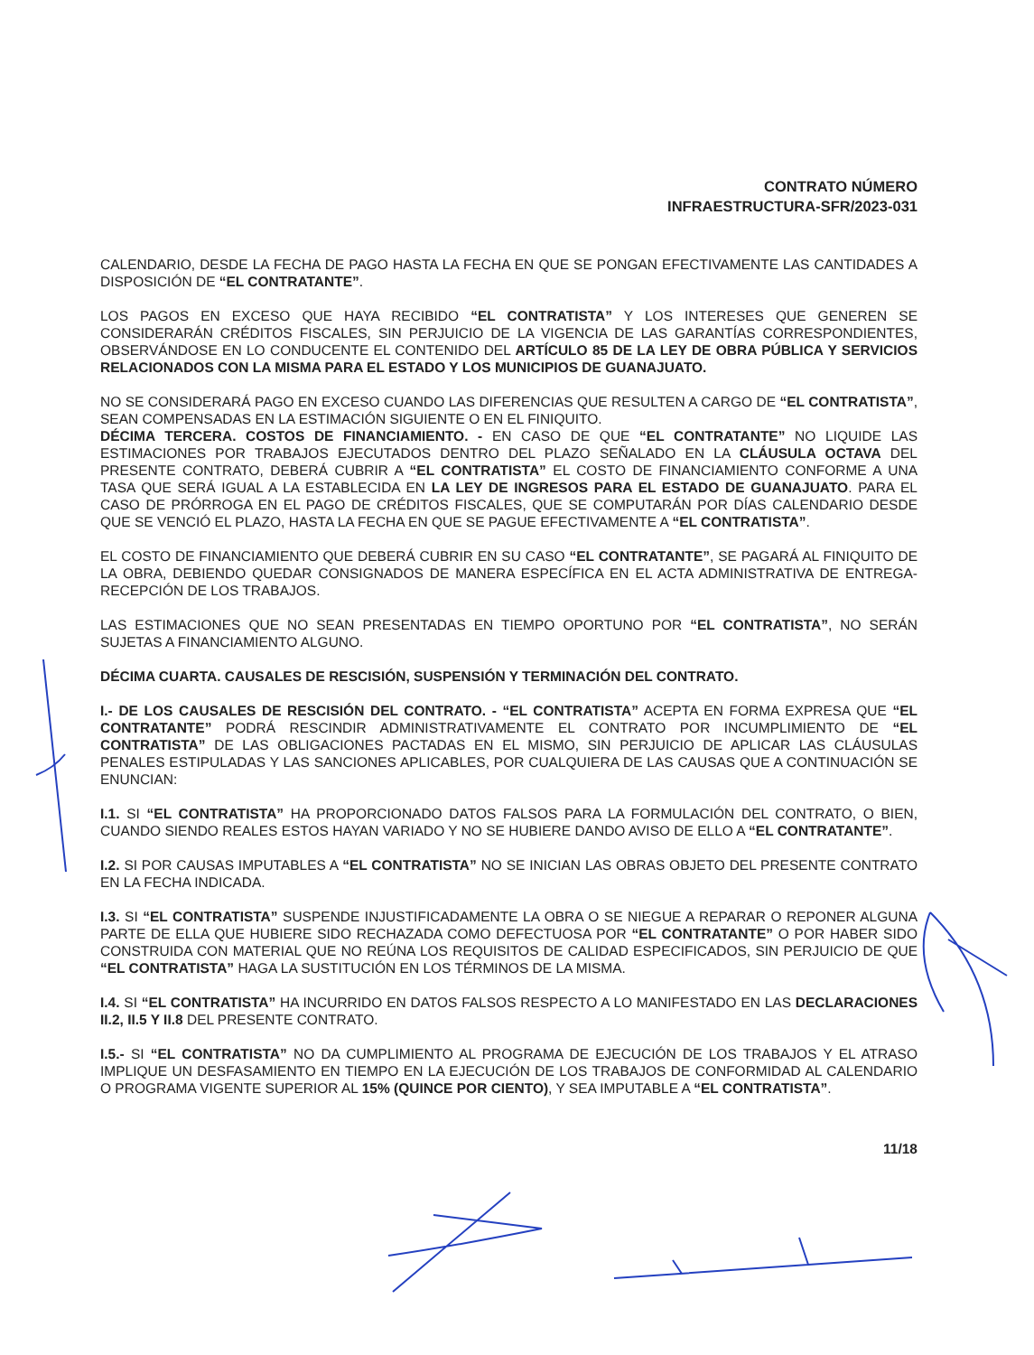CONTRATO NÚMERO
INFRAESTRUCTURA-SFR/2023-031
CALENDARIO, DESDE LA FECHA DE PAGO HASTA LA FECHA EN QUE SE PONGAN EFECTIVAMENTE LAS CANTIDADES A DISPOSICIÓN DE “EL CONTRATANTE”.
LOS PAGOS EN EXCESO QUE HAYA RECIBIDO “EL CONTRATISTA” Y LOS INTERESES QUE GENEREN SE CONSIDERARÁN CRÉDITOS FISCALES, SIN PERJUICIO DE LA VIGENCIA DE LAS GARANTÍAS CORRESPONDIENTES, OBSERVÁNDOSE EN LO CONDUCENTE EL CONTENIDO DEL ARTÍCULO 85 DE LA LEY DE OBRA PÚBLICA Y SERVICIOS RELACIONADOS CON LA MISMA PARA EL ESTADO Y LOS MUNICIPIOS DE GUANAJUATO.
NO SE CONSIDERARÁ PAGO EN EXCESO CUANDO LAS DIFERENCIAS QUE RESULTEN A CARGO DE “EL CONTRATISTA”, SEAN COMPENSADAS EN LA ESTIMACIÓN SIGUIENTE O EN EL FINIQUITO.
DÉCIMA TERCERA. COSTOS DE FINANCIAMIENTO. - EN CASO DE QUE “EL CONTRATANTE” NO LIQUIDE LAS ESTIMACIONES POR TRABAJOS EJECUTADOS DENTRO DEL PLAZO SEÑALADO EN LA CLÁUSULA OCTAVA DEL PRESENTE CONTRATO, DEBERÁ CUBRIR A “EL CONTRATISTA” EL COSTO DE FINANCIAMIENTO CONFORME A UNA TASA QUE SERÁ IGUAL A LA ESTABLECIDA EN LA LEY DE INGRESOS PARA EL ESTADO DE GUANAJUATO. PARA EL CASO DE PRÓRROGA EN EL PAGO DE CRÉDITOS FISCALES, QUE SE COMPUTARÁN POR DÍAS CALENDARIO DESDE QUE SE VENCIÓ EL PLAZO, HASTA LA FECHA EN QUE SE PAGUE EFECTIVAMENTE A “EL CONTRATISTA”.
EL COSTO DE FINANCIAMIENTO QUE DEBERÁ CUBRIR EN SU CASO “EL CONTRATANTE”, SE PAGARÁ AL FINIQUITO DE LA OBRA, DEBIENDO QUEDAR CONSIGNADOS DE MANERA ESPECÍFICA EN EL ACTA ADMINISTRATIVA DE ENTREGA-RECEPCIÓN DE LOS TRABAJOS.
LAS ESTIMACIONES QUE NO SEAN PRESENTADAS EN TIEMPO OPORTUNO POR “EL CONTRATISTA”, NO SERÁN SUJETAS A FINANCIAMIENTO ALGUNO.
DÉCIMA CUARTA. CAUSALES DE RESCISIÓN, SUSPENSIÓN Y TERMINACIÓN DEL CONTRATO.
I.- DE LOS CAUSALES DE RESCISIÓN DEL CONTRATO. - “EL CONTRATISTA” ACEPTA EN FORMA EXPRESA QUE “EL CONTRATANTE” PODRÁ RESCINDIR ADMINISTRATIVAMENTE EL CONTRATO POR INCUMPLIMIENTO DE “EL CONTRATISTA” DE LAS OBLIGACIONES PACTADAS EN EL MISMO, SIN PERJUICIO DE APLICAR LAS CLÁUSULAS PENALES ESTIPULADAS Y LAS SANCIONES APLICABLES, POR CUALQUIERA DE LAS CAUSAS QUE A CONTINUACIÓN SE ENUNCIAN:
I.1. SI “EL CONTRATISTA” HA PROPORCIONADO DATOS FALSOS PARA LA FORMULACIÓN DEL CONTRATO, O BIEN, CUANDO SIENDO REALES ESTOS HAYAN VARIADO Y NO SE HUBIERE DANDO AVISO DE ELLO A “EL CONTRATANTE”.
I.2. SI POR CAUSAS IMPUTABLES A “EL CONTRATISTA” NO SE INICIAN LAS OBRAS OBJETO DEL PRESENTE CONTRATO EN LA FECHA INDICADA.
I.3. SI “EL CONTRATISTA” SUSPENDE INJUSTIFICADAMENTE LA OBRA O SE NIEGUE A REPARAR O REPONER ALGUNA PARTE DE ELLA QUE HUBIERE SIDO RECHAZADA COMO DEFECTUOSA POR “EL CONTRATANTE” O POR HABER SIDO CONSTRUIDA CON MATERIAL QUE NO REÚNA LOS REQUISITOS DE CALIDAD ESPECIFICADOS, SIN PERJUICIO DE QUE “EL CONTRATISTA” HAGA LA SUSTITUCIÓN EN LOS TÉRMINOS DE LA MISMA.
I.4. SI “EL CONTRATISTA” HA INCURRIDO EN DATOS FALSOS RESPECTO A LO MANIFESTADO EN LAS DECLARACIONES II.2, II.5 Y II.8 DEL PRESENTE CONTRATO.
I.5.- SI “EL CONTRATISTA” NO DA CUMPLIMIENTO AL PROGRAMA DE EJECUCIÓN DE LOS TRABAJOS Y EL ATRASO IMPLIQUE UN DESFASAMIENTO EN TIEMPO EN LA EJECUCIÓN DE LOS TRABAJOS DE CONFORMIDAD AL CALENDARIO O PROGRAMA VIGENTE SUPERIOR AL 15% (QUINCE POR CIENTO), Y SEA IMPUTABLE A “EL CONTRATISTA”.
11/18